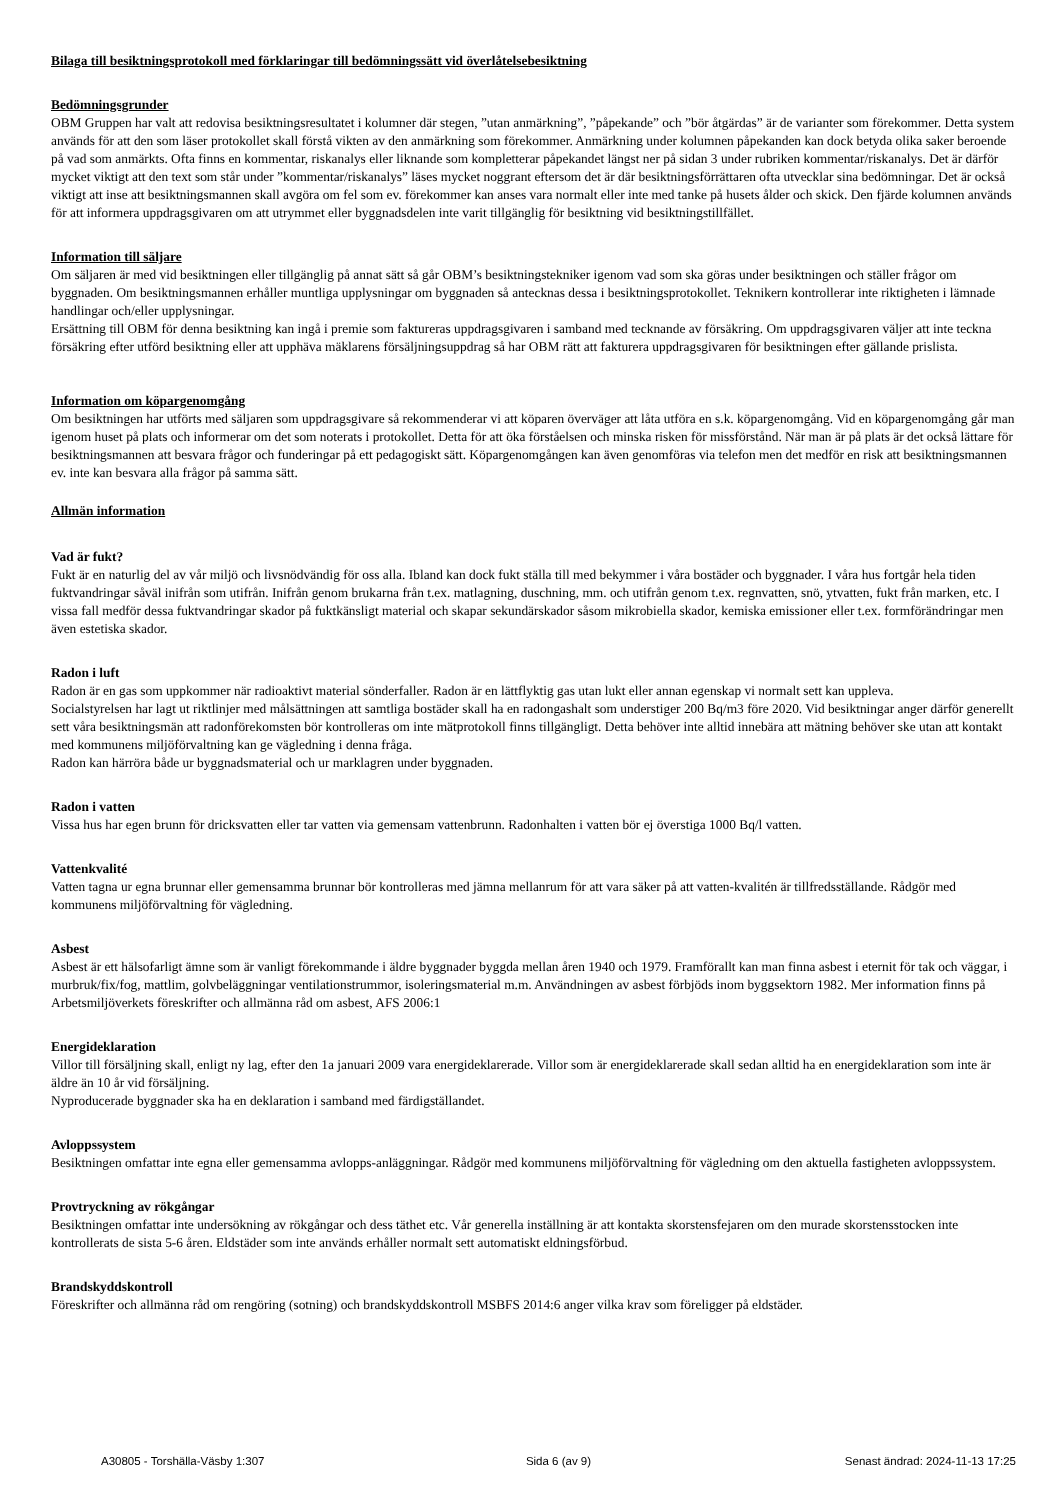Bilaga till besiktningsprotokoll med förklaringar till bedömningssätt vid överlåtelsebesiktning
Bedömningsgrunder
OBM Gruppen har valt att redovisa besiktningsresultatet i kolumner där stegen, ”utan anmärkning”, ”påpekande” och ”bör åtgärdas” är de varianter som förekommer. Detta system används för att den som läser protokollet skall förstå vikten av den anmärkning som förekommer. Anmärkning under kolumnen påpekanden kan dock betyda olika saker beroende på vad som anmärkts. Ofta finns en kommentar, riskanalys eller liknande som kompletterar påpekandet längst ner på sidan 3 under rubriken kommentar/riskanalys. Det är därför mycket viktigt att den text som står under ”kommentar/riskanalys” läses mycket noggrant eftersom det är där besiktningsförrättaren ofta utvecklar sina bedömningar. Det är också viktigt att inse att besiktningsmannen skall avgöra om fel som ev. förekommer kan anses vara normalt eller inte med tanke på husets ålder och skick. Den fjärde kolumnen används för att informera uppdragsgivaren om att utrymmet eller byggnadsdelen inte varit tillgänglig för besiktning vid besiktningstillfället.
Information till säljare
Om säljaren är med vid besiktningen eller tillgänglig på annat sätt så går OBM’s besiktningstekniker igenom vad som ska göras under besiktningen och ställer frågor om byggnaden. Om besiktningsmannen erhåller muntliga upplysningar om byggnaden så antecknas dessa i besiktningsprotokollet. Teknikern kontrollerar inte riktigheten i lämnade handlingar och/eller upplysningar.
Ersättning till OBM för denna besiktning kan ingå i premie som faktureras uppdragsgivaren i samband med tecknande av försäkring. Om uppdragsgivaren väljer att inte teckna försäkring efter utförd besiktning eller att upphäva mäklarens försäljningsuppdrag så har OBM rätt att fakturera uppdragsgivaren för besiktningen efter gällande prislista.
Information om köpargenomgång
Om besiktningen har utförts med säljaren som uppdragsgivare så rekommenderar vi att köparen överväger att låta utföra en s.k. köpargenomgång. Vid en köpargenomgång går man igenom huset på plats och informerar om det som noterats i protokollet. Detta för att öka förståelsen och minska risken för missförstånd. När man är på plats är det också lättare för besiktningsmannen att besvara frågor och funderingar på ett pedagogiskt sätt. Köpargenomgången kan även genomföras via telefon men det medför en risk att besiktningsmannen ev. inte kan besvara alla frågor på samma sätt.
Allmän information
Vad är fukt?
Fukt är en naturlig del av vår miljö och livsnödvändig för oss alla. Ibland kan dock fukt ställa till med bekymmer i våra bostäder och byggnader. I våra hus fortgår hela tiden fuktvandringar såväl inifrån som utifrån. Inifrån genom brukarna från t.ex. matlagning, duschning, mm. och utifrån genom t.ex. regnvatten, snö, ytvatten, fukt från marken, etc. I vissa fall medför dessa fuktvandringar skador på fuktkänsligt material och skapar sekundärskador såsom mikrobiella skador, kemiska emissioner eller t.ex. formförändringar men även estetiska skador.
Radon i luft
Radon är en gas som uppkommer när radioaktivt material sönderfaller. Radon är en lättflyktig gas utan lukt eller annan egenskap vi normalt sett kan uppleva.
Socialstyrelsen har lagt ut riktlinjer med målsättningen att samtliga bostäder skall ha en radongashalt som understiger 200 Bq/m3 före 2020. Vid besiktningar anger därför generellt sett våra besiktningsmän att radonförekomsten bör kontrolleras om inte mätprotokoll finns tillgängligt. Detta behöver inte alltid innebära att mätning behöver ske utan att kontakt med kommunens miljöförvaltning kan ge vägledning i denna fråga.
Radon kan härröra både ur byggnadsmaterial och ur marklagren under byggnaden.
Radon i vatten
Vissa hus har egen brunn för dricksvatten eller tar vatten via gemensam vattenbrunn. Radonhalten i vatten bör ej överstiga 1000 Bq/l vatten.
Vattenkvalité
Vatten tagna ur egna brunnar eller gemensamma brunnar bör kontrolleras med jämna mellanrum för att vara säker på att vatten-kvalitén är tillfredsställande. Rådgör med kommunens miljöförvaltning för vägledning.
Asbest
Asbest är ett hälsofarligt ämne som är vanligt förekommande i äldre byggnader byggda mellan åren 1940 och 1979. Framförallt kan man finna asbest i eternit för tak och väggar, i murbruk/fix/fog, mattlim, golvbeläggningar ventilationstrummor, isoleringsmaterial m.m. Användningen av asbest förbjöds inom byggsektorn 1982. Mer information finns på Arbetsmiljöverkets föreskrifter och allmänna råd om asbest, AFS 2006:1
Energideklaration
Villor till försäljning skall, enligt ny lag, efter den 1a januari 2009 vara energideklarerade. Villor som är energideklarerade skall sedan alltid ha en energideklaration som inte är äldre än 10 år vid försäljning.
Nyproducerade byggnader ska ha en deklaration i samband med färdigställandet.
Avloppssystem
Besiktningen omfattar inte egna eller gemensamma avlopps-anläggningar. Rådgör med kommunens miljöförvaltning för vägledning om den aktuella fastigheten avloppssystem.
Provtryckning av rökgångar
Besiktningen omfattar inte undersökning av rökgångar och dess täthet etc. Vår generella inställning är att kontakta skorstensfejaren om den murade skorstensstocken inte kontrollerats de sista 5-6 åren. Eldstäder som inte används erhåller normalt sett automatiskt eldningsförbud.
Brandskyddskontroll
Föreskrifter och allmänna råd om rengöring (sotning) och brandskyddskontroll MSBFS 2014:6 anger vilka krav som föreligger på eldstäder.
A30805 - Torshälla-Väsby 1:307 Sida 6 (av 9) Senast ändrad: 2024-11-13 17:25